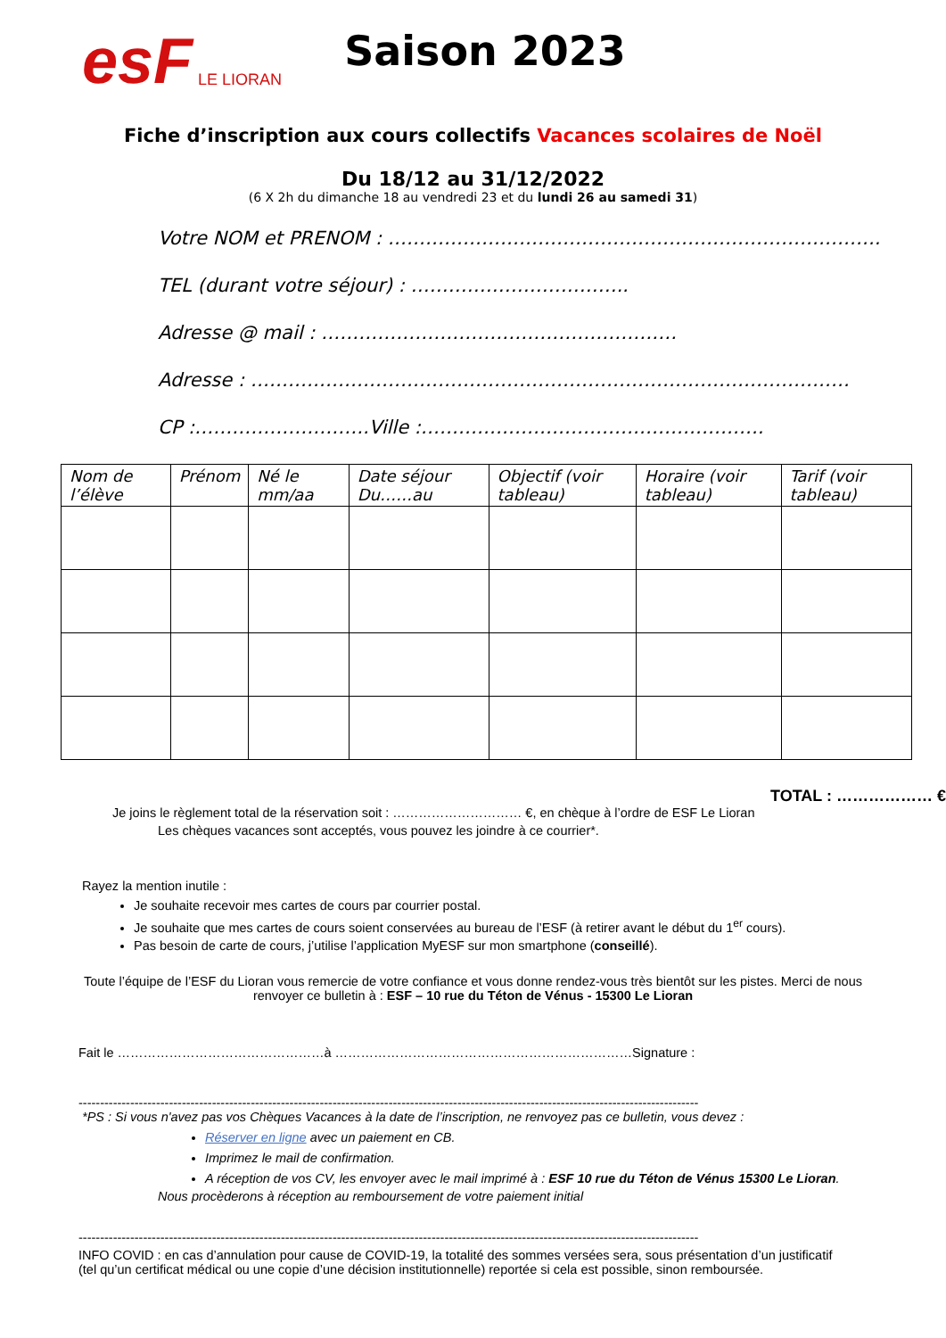esF LE LIORAN Saison 2023
Fiche d’inscription aux cours collectifs Vacances scolaires de Noël
Du 18/12 au 31/12/2022
(6 X 2h du dimanche 18 au vendredi 23 et du lundi 26 au samedi 31)
Votre NOM et PRENOM : …………………………………………………………………….
TEL (durant votre séjour) : ……………………………..
Adresse @ mail : …………………………………………………
Adresse : ……………………………………………………………………………………
CP :……………………….Ville :……………………………………………….
| Nom de l’élève | Prénom | Né le mm/aa | Date séjour Du……au | Objectif (voir tableau) | Horaire (voir tableau) | Tarif (voir tableau) |
| --- | --- | --- | --- | --- | --- | --- |
TOTAL : ……………… €
Je joins le règlement total de la réservation soit : ………………………… €, en chèque à l’ordre de ESF Le Lioran
Les chèques vacances sont acceptés, vous pouvez les joindre à ce courrier*.
Rayez la mention inutile :
Je souhaite recevoir mes cartes de cours par courrier postal.
Je souhaite que mes cartes de cours soient conservées au bureau de l’ESF (à retirer avant le début du 1<sup>er</sup> cours).
Pas besoin de carte de cours, j’utilise l’application MyESF sur mon smartphone (conseillé).
Toute l’équipe de l’ESF du Lioran vous remercie de votre confiance et vous donne rendez-vous très bientôt sur les pistes. Merci de nous renvoyer ce bulletin à : ESF – 10 rue du Téton de Vénus - 15300 Le Lioran
Fait le …………………………………………à ……………………………………………………………Signature :
------------------------------------------------------------------------------------------------------------------------------------------------
*PS : Si vous n'avez pas vos Chèques Vacances à la date de l’inscription, ne renvoyez pas ce bulletin, vous devez :
Réserver en ligne avec un paiement en CB.
Imprimez le mail de confirmation.
A réception de vos CV, les envoyer avec le mail imprimé à : ESF 10 rue du Téton de Vénus 15300 Le Lioran.
Nous procèderons à réception au remboursement de votre paiement initial
------------------------------------------------------------------------------------------------------------------------------------------------
INFO COVID : en cas d’annulation pour cause de COVID-19, la totalité des sommes versées sera, sous présentation d’un justificatif (tel qu’un certificat médical ou une copie d’une décision institutionnelle) reportée si cela est possible, sinon remboursée.